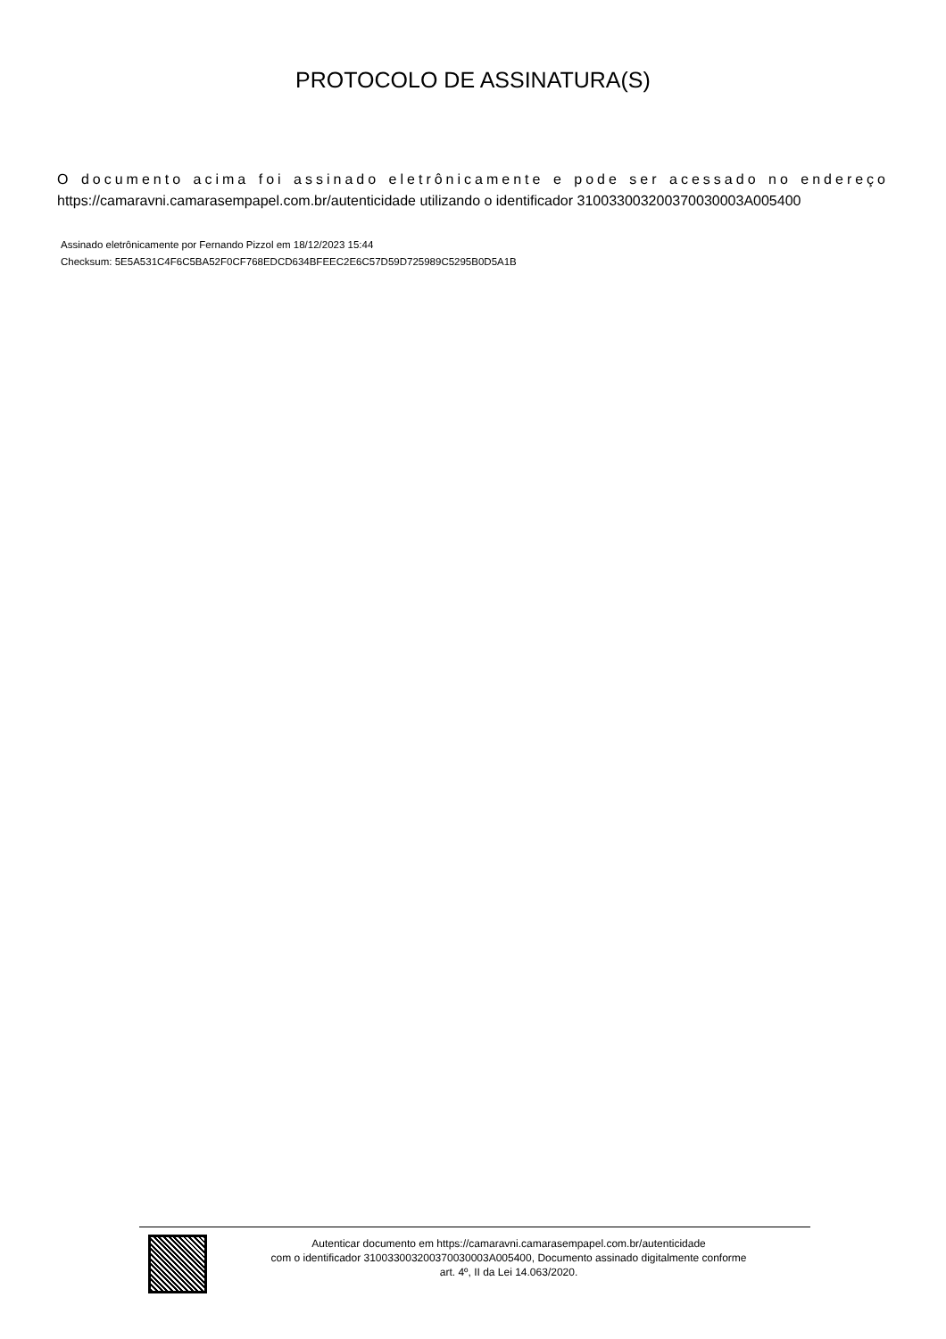PROTOCOLO DE ASSINATURA(S)
O documento acima foi assinado eletrônicamente e pode ser acessado no endereço https://camaravni.camarasempapel.com.br/autenticidade utilizando o identificador 310033003200370030003A005400
Assinado eletrônicamente por Fernando Pizzol em 18/12/2023 15:44
Checksum: 5E5A531C4F6C5BA52F0CF768EDCD634BFEEC2E6C57D59D725989C5295B0D5A1B
Autenticar documento em https://camaravni.camarasempapel.com.br/autenticidade
com o identificador 310033003200370030003A005400, Documento assinado digitalmente conforme
art. 4º, II da Lei 14.063/2020.